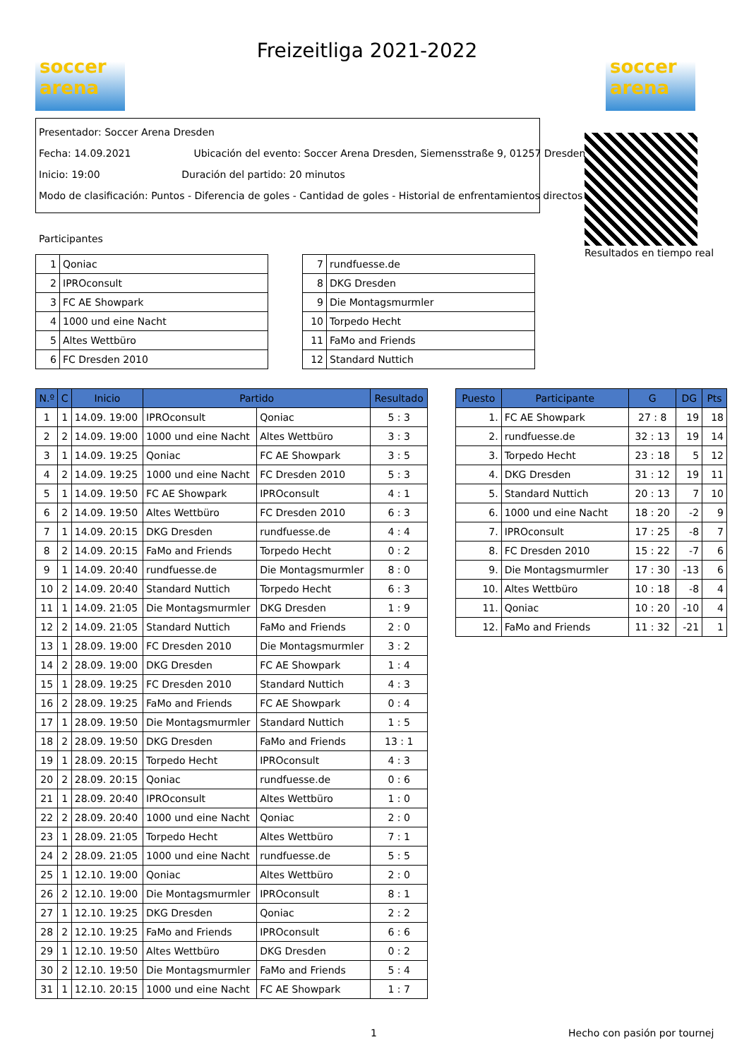soccer arena
Freizeitliga 2021-2022
soccer arena
Presentador: Soccer Arena Dresden
Fecha: 14.09.2021 Ubicación del evento: Soccer Arena Dresden, Siemensstraße 9, 01257 Dresden
Inicio: 19:00 Duración del partido: 20 minutos
Modo de clasificación: Puntos - Diferencia de goles - Cantidad de goles - Historial de enfrentamientos directos
Resultados en tiempo real
Participantes
| 1 | Qoniac |
| 2 | IPROconsult |
| 3 | FC AE Showpark |
| 4 | 1000 und eine Nacht |
| 5 | Altes Wettbüro |
| 6 | FC Dresden 2010 |
| 7 | rundfuesse.de |
| 8 | DKG Dresden |
| 9 | Die Montagsmurmler |
| 10 | Torpedo Hecht |
| 11 | FaMo and Friends |
| 12 | Standard Nuttich |
| N.º | C | Inicio | Partido | | Resultado |
| --- | --- | --- | --- | --- | --- |
| 1 | 1 | 14.09. 19:00 | IPROconsult | Qoniac | 5 : 3 |
| 2 | 2 | 14.09. 19:00 | 1000 und eine Nacht | Altes Wettbüro | 3 : 3 |
| 3 | 1 | 14.09. 19:25 | Qoniac | FC AE Showpark | 3 : 5 |
| 4 | 2 | 14.09. 19:25 | 1000 und eine Nacht | FC Dresden 2010 | 5 : 3 |
| 5 | 1 | 14.09. 19:50 | FC AE Showpark | IPROconsult | 4 : 1 |
| 6 | 2 | 14.09. 19:50 | Altes Wettbüro | FC Dresden 2010 | 6 : 3 |
| 7 | 1 | 14.09. 20:15 | DKG Dresden | rundfuesse.de | 4 : 4 |
| 8 | 2 | 14.09. 20:15 | FaMo and Friends | Torpedo Hecht | 0 : 2 |
| 9 | 1 | 14.09. 20:40 | rundfuesse.de | Die Montagsmurmler | 8 : 0 |
| 10 | 2 | 14.09. 20:40 | Standard Nuttich | Torpedo Hecht | 6 : 3 |
| 11 | 1 | 14.09. 21:05 | Die Montagsmurmler | DKG Dresden | 1 : 9 |
| 12 | 2 | 14.09. 21:05 | Standard Nuttich | FaMo and Friends | 2 : 0 |
| 13 | 1 | 28.09. 19:00 | FC Dresden 2010 | Die Montagsmurmler | 3 : 2 |
| 14 | 2 | 28.09. 19:00 | DKG Dresden | FC AE Showpark | 1 : 4 |
| 15 | 1 | 28.09. 19:25 | FC Dresden 2010 | Standard Nuttich | 4 : 3 |
| 16 | 2 | 28.09. 19:25 | FaMo and Friends | FC AE Showpark | 0 : 4 |
| 17 | 1 | 28.09. 19:50 | Die Montagsmurmler | Standard Nuttich | 1 : 5 |
| 18 | 2 | 28.09. 19:50 | DKG Dresden | FaMo and Friends | 13 : 1 |
| 19 | 1 | 28.09. 20:15 | Torpedo Hecht | IPROconsult | 4 : 3 |
| 20 | 2 | 28.09. 20:15 | Qoniac | rundfuesse.de | 0 : 6 |
| 21 | 1 | 28.09. 20:40 | IPROconsult | Altes Wettbüro | 1 : 0 |
| 22 | 2 | 28.09. 20:40 | 1000 und eine Nacht | Qoniac | 2 : 0 |
| 23 | 1 | 28.09. 21:05 | Torpedo Hecht | Altes Wettbüro | 7 : 1 |
| 24 | 2 | 28.09. 21:05 | 1000 und eine Nacht | rundfuesse.de | 5 : 5 |
| 25 | 1 | 12.10. 19:00 | Qoniac | Altes Wettbüro | 2 : 0 |
| 26 | 2 | 12.10. 19:00 | Die Montagsmurmler | IPROconsult | 8 : 1 |
| 27 | 1 | 12.10. 19:25 | DKG Dresden | Qoniac | 2 : 2 |
| 28 | 2 | 12.10. 19:25 | FaMo and Friends | IPROconsult | 6 : 6 |
| 29 | 1 | 12.10. 19:50 | Altes Wettbüro | DKG Dresden | 0 : 2 |
| 30 | 2 | 12.10. 19:50 | Die Montagsmurmler | FaMo and Friends | 5 : 4 |
| 31 | 1 | 12.10. 20:15 | 1000 und eine Nacht | FC AE Showpark | 1 : 7 |
| Puesto | Participante | G | DG | Pts |
| --- | --- | --- | --- | --- |
| 1. | FC AE Showpark | 27 : 8 | 19 | 18 |
| 2. | rundfuesse.de | 32 : 13 | 19 | 14 |
| 3. | Torpedo Hecht | 23 : 18 | 5 | 12 |
| 4. | DKG Dresden | 31 : 12 | 19 | 11 |
| 5. | Standard Nuttich | 20 : 13 | 7 | 10 |
| 6. | 1000 und eine Nacht | 18 : 20 | -2 | 9 |
| 7. | IPROconsult | 17 : 25 | -8 | 7 |
| 8. | FC Dresden 2010 | 15 : 22 | -7 | 6 |
| 9. | Die Montagsmurmler | 17 : 30 | -13 | 6 |
| 10. | Altes Wettbüro | 10 : 18 | -8 | 4 |
| 11. | Qoniac | 10 : 20 | -10 | 4 |
| 12. | FaMo and Friends | 11 : 32 | -21 | 1 |
1 Hecho con pasión por tournej